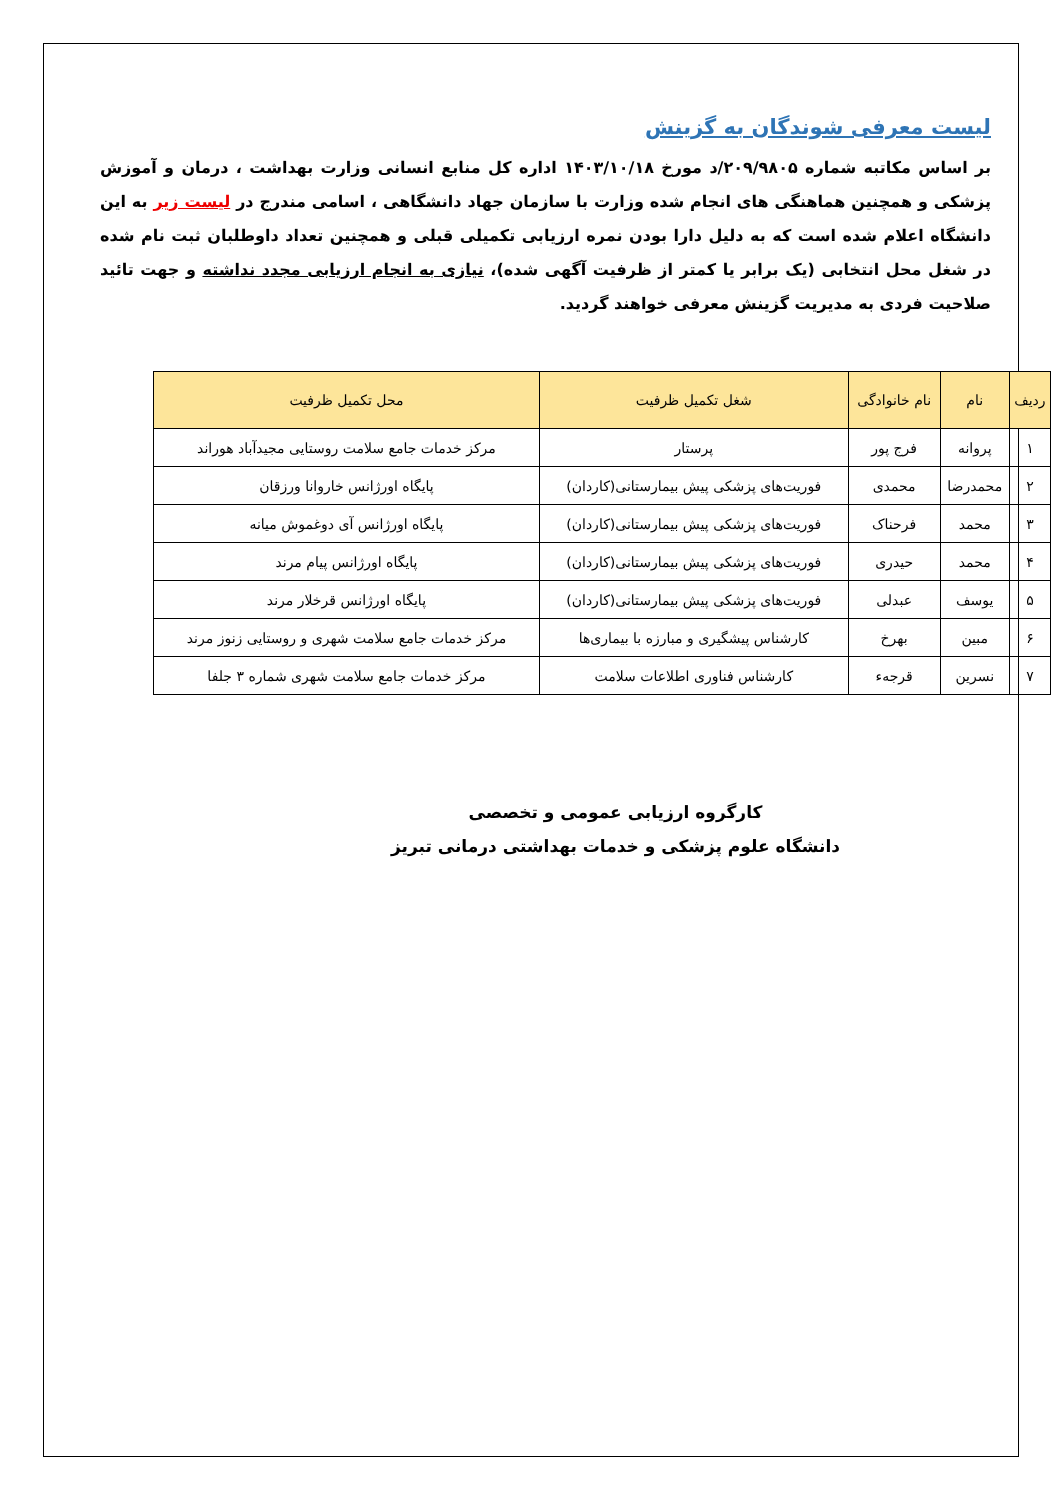لیست معرفی شوندگان به گزینش
بر اساس مکاتبه شماره ۲۰۹/۹۸۰۵/د مورخ ۱۴۰۳/۱۰/۱۸ اداره کل منابع انسانی وزارت بهداشت ، درمان و آموزش پزشکی و همچنین هماهنگی های انجام شده وزارت با سازمان جهاد دانشگاهی ، اسامی مندرج در لیست زیر به این دانشگاه اعلام شده است که به دلیل دارا بودن نمره ارزیابی تکمیلی قبلی و همچنین تعداد داوطلبان ثبت نام شده در شغل محل انتخابی (یک برابر یا کمتر از ظرفیت آگهی شده)، نیازی به انجام ارزیابی مجدد نداشته و جهت تائید صلاحیت فردی به مدیریت گزینش معرفی خواهند گردید.
| ردیف | نام | نام خانوادگی | شغل تکمیل ظرفیت | محل تکمیل ظرفیت |
| --- | --- | --- | --- | --- |
| ۱ | پروانه | فرج پور | پرستار | مرکز خدمات جامع سلامت روستایی مجیدآباد هوراند |
| ۲ | محمدرضا | محمدی | فوریت‌های پزشکی پیش بیمارستانی(کاردان) | پایگاه اورژانس خاروانا ورزقان |
| ۳ | محمد | فرحناک | فوریت‌های پزشکی پیش بیمارستانی(کاردان) | پایگاه اورژانس آی دوغموش میانه |
| ۴ | محمد | حیدری | فوریت‌های پزشکی پیش بیمارستانی(کاردان) | پایگاه اورژانس پیام مرند |
| ۵ | یوسف | عبدلی | فوریت‌های پزشکی پیش بیمارستانی(کاردان) | پایگاه اورژانس قرخلار مرند |
| ۶ | مبین | بهرخ | کارشناس پیشگیری و مبارزه با بیماری‌ها | مرکز خدمات جامع سلامت شهری و روستایی زنوز مرند |
| ۷ | نسرین | قرجهء | کارشناس فناوری اطلاعات سلامت | مرکز خدمات جامع سلامت شهری شماره ۳ جلفا |
کارگروه ارزیابی عمومی و تخصصی
دانشگاه علوم پزشکی و خدمات بهداشتی درمانی تبریز